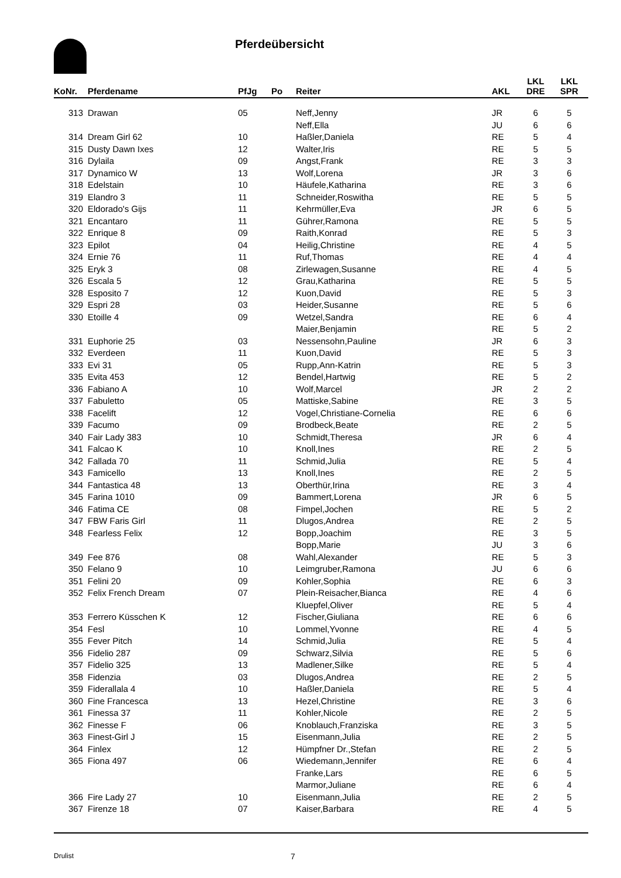Pferdeübersicht
| KoNr. | Pferdename | PfJg | Po | Reiter | AKL | LKL DRE | LKL SPR |
| --- | --- | --- | --- | --- | --- | --- | --- |
| 313 | Drawan | 05 | | Neff,Jenny | JR | 6 | 5 |
| | | | | Neff,Ella | JU | 6 | 6 |
| 314 | Dream Girl 62 | 10 | | Haßler,Daniela | RE | 5 | 4 |
| 315 | Dusty Dawn Ixes | 12 | | Walter,Iris | RE | 5 | 5 |
| 316 | Dylaila | 09 | | Angst,Frank | RE | 3 | 3 |
| 317 | Dynamico W | 13 | | Wolf,Lorena | JR | 3 | 6 |
| 318 | Edelstain | 10 | | Häufele,Katharina | RE | 3 | 6 |
| 319 | Elandro 3 | 11 | | Schneider,Roswitha | RE | 5 | 5 |
| 320 | Eldorado's Gijs | 11 | | Kehrmüller,Eva | JR | 6 | 5 |
| 321 | Encantaro | 11 | | Gührer,Ramona | RE | 5 | 5 |
| 322 | Enrique 8 | 09 | | Raith,Konrad | RE | 5 | 3 |
| 323 | Epilot | 04 | | Heilig,Christine | RE | 4 | 5 |
| 324 | Ernie 76 | 11 | | Ruf,Thomas | RE | 4 | 4 |
| 325 | Eryk 3 | 08 | | Zirlewagen,Susanne | RE | 4 | 5 |
| 326 | Escala 5 | 12 | | Grau,Katharina | RE | 5 | 5 |
| 328 | Esposito 7 | 12 | | Kuon,David | RE | 5 | 3 |
| 329 | Espri 28 | 03 | | Heider,Susanne | RE | 5 | 6 |
| 330 | Etoille 4 | 09 | | Wetzel,Sandra | RE | 6 | 4 |
| | | | | Maier,Benjamin | RE | 5 | 2 |
| 331 | Euphorie 25 | 03 | | Nessensohn,Pauline | JR | 6 | 3 |
| 332 | Everdeen | 11 | | Kuon,David | RE | 5 | 3 |
| 333 | Evi 31 | 05 | | Rupp,Ann-Katrin | RE | 5 | 3 |
| 335 | Evita 453 | 12 | | Bendel,Hartwig | RE | 5 | 2 |
| 336 | Fabiano A | 10 | | Wolf,Marcel | JR | 2 | 2 |
| 337 | Fabuletto | 05 | | Mattiske,Sabine | RE | 3 | 5 |
| 338 | Facelift | 12 | | Vogel,Christiane-Cornelia | RE | 6 | 6 |
| 339 | Facumo | 09 | | Brodbeck,Beate | RE | 2 | 5 |
| 340 | Fair Lady 383 | 10 | | Schmidt,Theresa | JR | 6 | 4 |
| 341 | Falcao K | 10 | | Knoll,Ines | RE | 2 | 5 |
| 342 | Fallada 70 | 11 | | Schmid,Julia | RE | 5 | 4 |
| 343 | Famicello | 13 | | Knoll,Ines | RE | 2 | 5 |
| 344 | Fantastica 48 | 13 | | Oberthür,Irina | RE | 3 | 4 |
| 345 | Farina 1010 | 09 | | Bammert,Lorena | JR | 6 | 5 |
| 346 | Fatima CE | 08 | | Fimpel,Jochen | RE | 5 | 2 |
| 347 | FBW Faris Girl | 11 | | Dlugos,Andrea | RE | 2 | 5 |
| 348 | Fearless Felix | 12 | | Bopp,Joachim | RE | 3 | 5 |
| | | | | Bopp,Marie | JU | 3 | 6 |
| 349 | Fee 876 | 08 | | Wahl,Alexander | RE | 5 | 3 |
| 350 | Felano 9 | 10 | | Leimgruber,Ramona | JU | 6 | 6 |
| 351 | Felini 20 | 09 | | Kohler,Sophia | RE | 6 | 3 |
| 352 | Felix French Dream | 07 | | Plein-Reisacher,Bianca | RE | 4 | 6 |
| | | | | Kluepfel,Oliver | RE | 5 | 4 |
| 353 | Ferrero Küsschen K | 12 | | Fischer,Giuliana | RE | 6 | 6 |
| 354 | Fesl | 10 | | Lommel,Yvonne | RE | 4 | 5 |
| 355 | Fever Pitch | 14 | | Schmid,Julia | RE | 5 | 4 |
| 356 | Fidelio 287 | 09 | | Schwarz,Silvia | RE | 5 | 6 |
| 357 | Fidelio 325 | 13 | | Madlener,Silke | RE | 5 | 4 |
| 358 | Fidenzia | 03 | | Dlugos,Andrea | RE | 2 | 5 |
| 359 | Fiderallala 4 | 10 | | Haßler,Daniela | RE | 5 | 4 |
| 360 | Fine Francesca | 13 | | Hezel,Christine | RE | 3 | 6 |
| 361 | Finessa 37 | 11 | | Kohler,Nicole | RE | 2 | 5 |
| 362 | Finesse F | 06 | | Knoblauch,Franziska | RE | 3 | 5 |
| 363 | Finest-Girl J | 15 | | Eisenmann,Julia | RE | 2 | 5 |
| 364 | Finlex | 12 | | Hümpfner Dr.,Stefan | RE | 2 | 5 |
| 365 | Fiona 497 | 06 | | Wiedemann,Jennifer | RE | 6 | 4 |
| | | | | Franke,Lars | RE | 6 | 5 |
| | | | | Marmor,Juliane | RE | 6 | 4 |
| 366 | Fire Lady 27 | 10 | | Eisenmann,Julia | RE | 2 | 5 |
| 367 | Firenze 18 | 07 | | Kaiser,Barbara | RE | 4 | 5 |
Drulist 7